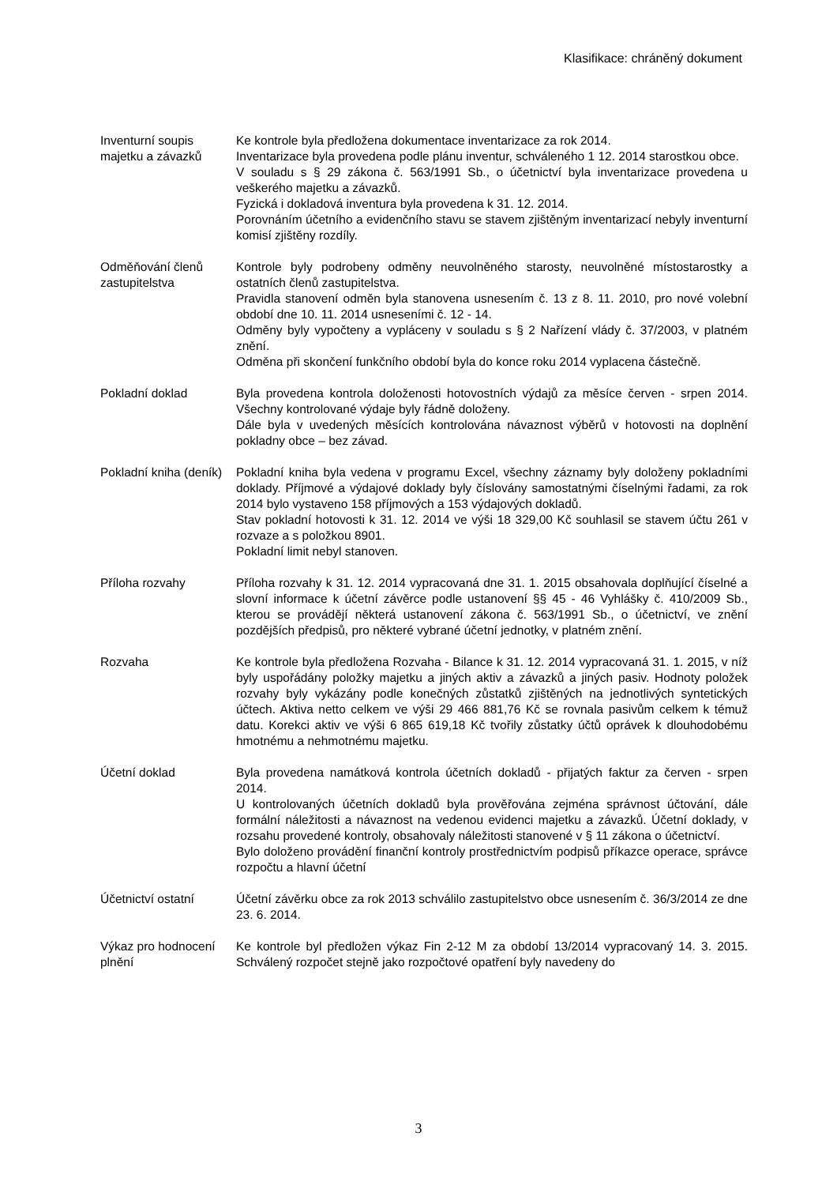Klasifikace: chráněný dokument
Inventurní soupis majetku a závazků
Ke kontrole byla předložena dokumentace inventarizace za rok 2014.
Inventarizace byla provedena podle plánu inventur, schváleného 1 12. 2014 starostkou obce.
V souladu s § 29 zákona č. 563/1991 Sb., o účetnictví byla inventarizace provedena u veškerého majetku a závazků.
Fyzická i dokladová inventura byla provedena k 31. 12. 2014.
Porovnáním účetního a evidenčního stavu se stavem zjištěným inventarizací nebyly inventurní komisí zjištěny rozdíly.
Odměňování členů zastupitelstva
Kontrole byly podrobeny odměny neuvolněného starosty, neuvolněné místostarostky a ostatních členů zastupitelstva.
Pravidla stanovení odměn byla stanovena usnesením č. 13 z 8. 11. 2010, pro nové volební období dne 10. 11. 2014 usneseními č. 12 - 14.
Odměny byly vypočteny a vypláceny v souladu s § 2 Nařízení vlády č. 37/2003, v platném znění.
Odměna při skončení funkčního období byla do konce roku 2014 vyplacena částečně.
Pokladní doklad Byla provedena kontrola doloženosti hotovostních výdajů za měsíce červen - srpen 2014. Všechny kontrolované výdaje byly řádně doloženy.
Dále byla v uvedených měsících kontrolována návaznost výběrů v hotovosti na doplnění pokladny obce – bez závad.
Pokladní kniha (deník)
Pokladní kniha byla vedena v programu Excel, všechny záznamy byly doloženy pokladními doklady. Příjmové a výdajové doklady byly číslovány samostatnými číselnými řadami, za rok 2014 bylo vystaveno 158 příjmových a 153 výdajových dokladů.
Stav pokladní hotovosti k 31. 12. 2014 ve výši 18 329,00 Kč souhlasil se stavem účtu 261 v rozvaze a s položkou 8901.
Pokladní limit nebyl stanoven.
Příloha rozvahy Příloha rozvahy k 31. 12. 2014 vypracovaná dne 31. 1. 2015 obsahovala doplňující číselné a slovní informace k účetní závěrce podle ustanovení §§ 45 - 46 Vyhlášky č. 410/2009 Sb., kterou se provádějí některá ustanovení zákona č. 563/1991 Sb., o účetnictví, ve znění pozdějších předpisů, pro některé vybrané účetní jednotky, v platném znění.
Rozvaha Ke kontrole byla předložena Rozvaha - Bilance k 31. 12. 2014 vypracovaná 31. 1. 2015, v níž byly uspořádány položky majetku a jiných aktiv a závazků a jiných pasiv. Hodnoty položek rozvahy byly vykázány podle konečných zůstatků zjištěných na jednotlivých syntetických účtech. Aktiva netto celkem ve výši 29 466 881,76 Kč se rovnala pasivům celkem k témuž datu. Korekci aktiv ve výši 6 865 619,18 Kč tvořily zůstatky účtů oprávek k dlouhodobému hmotnému a nehmotnému majetku.
Účetní doklad Byla provedena namátková kontrola účetních dokladů - přijatých faktur za červen - srpen 2014.
U kontrolovaných účetních dokladů byla prověřována zejména správnost účtování, dále formální náležitosti a návaznost na vedenou evidenci majetku a závazků. Účetní doklady, v rozsahu provedené kontroly, obsahovaly náležitosti stanovené v § 11 zákona o účetnictví.
Bylo doloženo provádění finanční kontroly prostřednictvím podpisů příkazce operace, správce rozpočtu a hlavní účetní
Účetnictví ostatní Účetní závěrku obce za rok 2013 schválilo zastupitelstvo obce usnesením č. 36/3/2014 ze dne 23. 6. 2014.
Výkaz pro hodnocení plnění
Ke kontrole byl předložen výkaz Fin 2-12 M za období 13/2014 vypracovaný 14. 3. 2015. Schválený rozpočet stejně jako rozpočtové opatření byly navedeny do
3